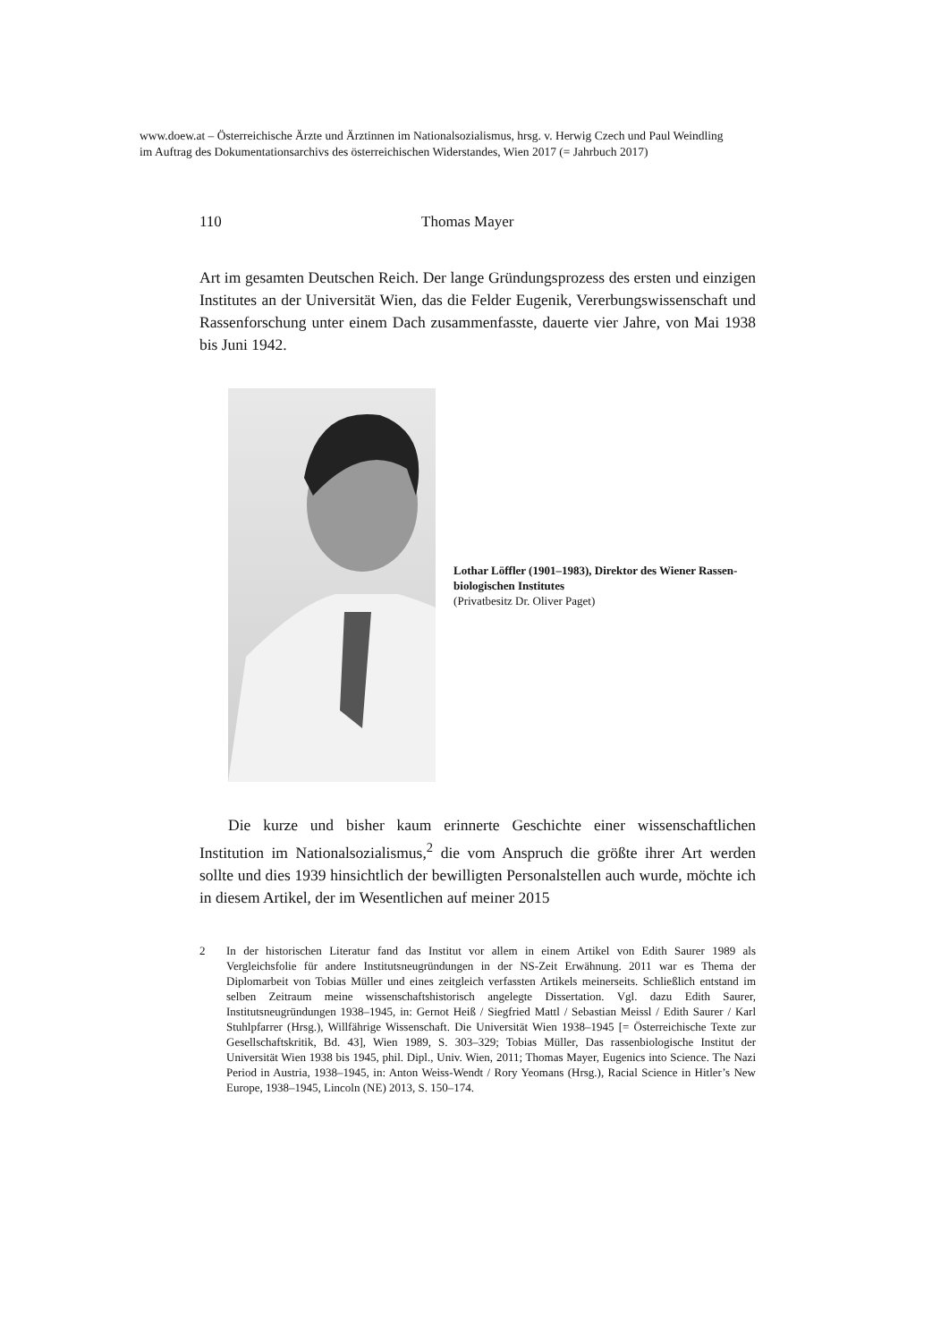www.doew.at – Österreichische Ärzte und Ärztinnen im Nationalsozialismus, hrsg. v. Herwig Czech und Paul Weindling im Auftrag des Dokumentationsarchivs des österreichischen Widerstandes, Wien 2017 (= Jahrbuch 2017)
110 Thomas Mayer
Art im gesamten Deutschen Reich. Der lange Gründungsprozess des ersten und einzigen Institutes an der Universität Wien, das die Felder Eugenik, Vererbungswissenschaft und Rassenforschung unter einem Dach zusammenfasste, dauerte vier Jahre, von Mai 1938 bis Juni 1942.
Lothar Löffler (1901–1983), Direktor des Wiener Rassen­biologischen Institutes
(Privatbesitz Dr. Oliver Paget)
Die kurze und bisher kaum erinnerte Geschichte einer wissenschaftlichen Institution im Nationalsozialismus,<sup>2</sup> die vom Anspruch die größte ihrer Art werden sollte und dies 1939 hinsichtlich der bewilligten Personalstellen auch wurde, möchte ich in diesem Artikel, der im Wesentlichen auf meiner 2015
2 In der historischen Literatur fand das Institut vor allem in einem Artikel von Edith Saurer 1989 als Vergleichsfolie für andere Institutsneugründungen in der NS-Zeit Erwähnung. 2011 war es Thema der Diplomarbeit von Tobias Müller und eines zeitgleich verfassten Artikels meinerseits. Schließlich entstand im selben Zeitraum meine wissenschaftshistorisch angelegte Dissertation. Vgl. dazu Edith Saurer, Institutsneugründungen 1938–1945, in: Gernot Heiß / Siegfried Mattl / Sebastian Meissl / Edith Saurer / Karl Stuhlpfarrer (Hrsg.), Willfährige Wissenschaft. Die Universität Wien 1938–1945 [= Österreichische Texte zur Gesellschaftskritik, Bd. 43], Wien 1989, S. 303–329; Tobias Müller, Das rassenbiologische Institut der Universität Wien 1938 bis 1945, phil. Dipl., Univ. Wien, 2011; Thomas Mayer, Eugenics into Science. The Nazi Period in Austria, 1938–1945, in: Anton Weiss-Wendt / Rory Yeomans (Hrsg.), Racial Science in Hitler’s New Europe, 1938–1945, Lincoln (NE) 2013, S. 150–174.